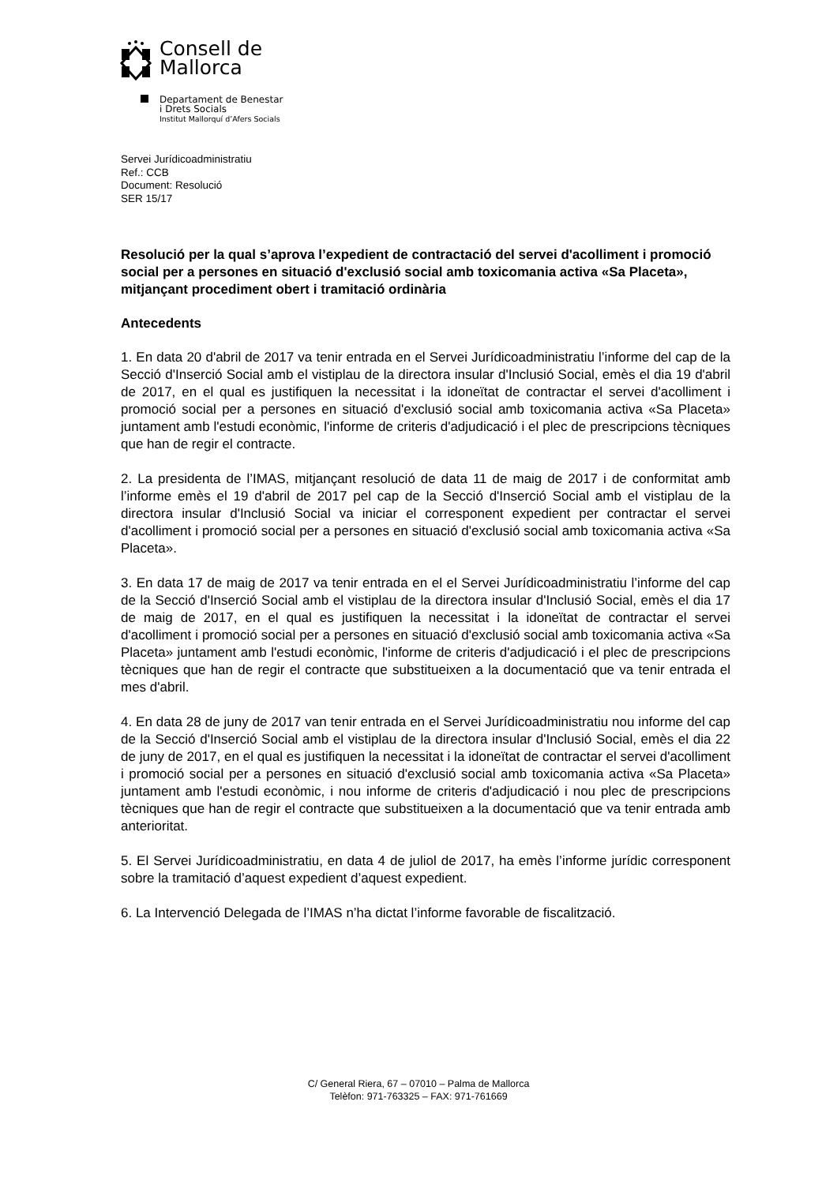Consell de
Mallorca
Departament de Benestar
i Drets Socials
Institut Mallorquí d’Afers Socials
Servei Jurídicoadministratiu
Ref.: CCB
Document: Resolució
SER 15/17
Resolució per la qual s’aprova l’expedient de contractació del servei d'acolliment i promoció social per a persones en situació d'exclusió social amb toxicomania activa «Sa Placeta», mitjançant procediment obert i tramitació ordinària
Antecedents
1. En data 20 d'abril de 2017 va tenir entrada en el Servei Jurídicoadministratiu l’informe del cap de la Secció d'Inserció Social amb el vistiplau de la directora insular d'Inclusió Social, emès el dia 19 d'abril de 2017, en el qual es justifiquen la necessitat i la idoneïtat de contractar el servei d'acolliment i promoció social per a persones en situació d'exclusió social amb toxicomania activa «Sa Placeta» juntament amb l'estudi econòmic, l'informe de criteris d'adjudicació i el plec de prescripcions tècniques que han de regir el contracte.
2. La presidenta de l’IMAS, mitjançant resolució de data 11 de maig de 2017 i de conformitat amb l’informe emès el 19 d'abril de 2017 pel cap de la Secció d'Inserció Social amb el vistiplau de la directora insular d'Inclusió Social va iniciar el corresponent expedient per contractar el servei d'acolliment i promoció social per a persones en situació d'exclusió social amb toxicomania activa «Sa Placeta».
3. En data 17 de maig de 2017 va tenir entrada en el el Servei Jurídicoadministratiu l’informe del cap de la Secció d'Inserció Social amb el vistiplau de la directora insular d'Inclusió Social, emès el dia 17 de maig de 2017, en el qual es justifiquen la necessitat i la idoneïtat de contractar el servei d'acolliment i promoció social per a persones en situació d'exclusió social amb toxicomania activa «Sa Placeta» juntament amb l'estudi econòmic, l'informe de criteris d'adjudicació i el plec de prescripcions tècniques que han de regir el contracte que substitueixen a la documentació que va tenir entrada el mes d'abril.
4. En data 28 de juny de 2017 van tenir entrada en el Servei Jurídicoadministratiu nou informe del cap de la Secció d'Inserció Social amb el vistiplau de la directora insular d'Inclusió Social, emès el dia 22 de juny de 2017, en el qual es justifiquen la necessitat i la idoneïtat de contractar el servei d'acolliment i promoció social per a persones en situació d'exclusió social amb toxicomania activa «Sa Placeta» juntament amb l'estudi econòmic, i nou informe de criteris d'adjudicació i nou plec de prescripcions tècniques que han de regir el contracte que substitueixen a la documentació que va tenir entrada amb anterioritat.
5. El Servei Jurídicoadministratiu, en data 4 de juliol de 2017, ha emès l’informe jurídic corresponent sobre la tramitació d’aquest expedient d’aquest expedient.
6. La Intervenció Delegada de l’IMAS n’ha dictat l’informe favorable de fiscalització.
C/ General Riera, 67 – 07010 – Palma de Mallorca
Telèfon: 971-763325 – FAX: 971-761669